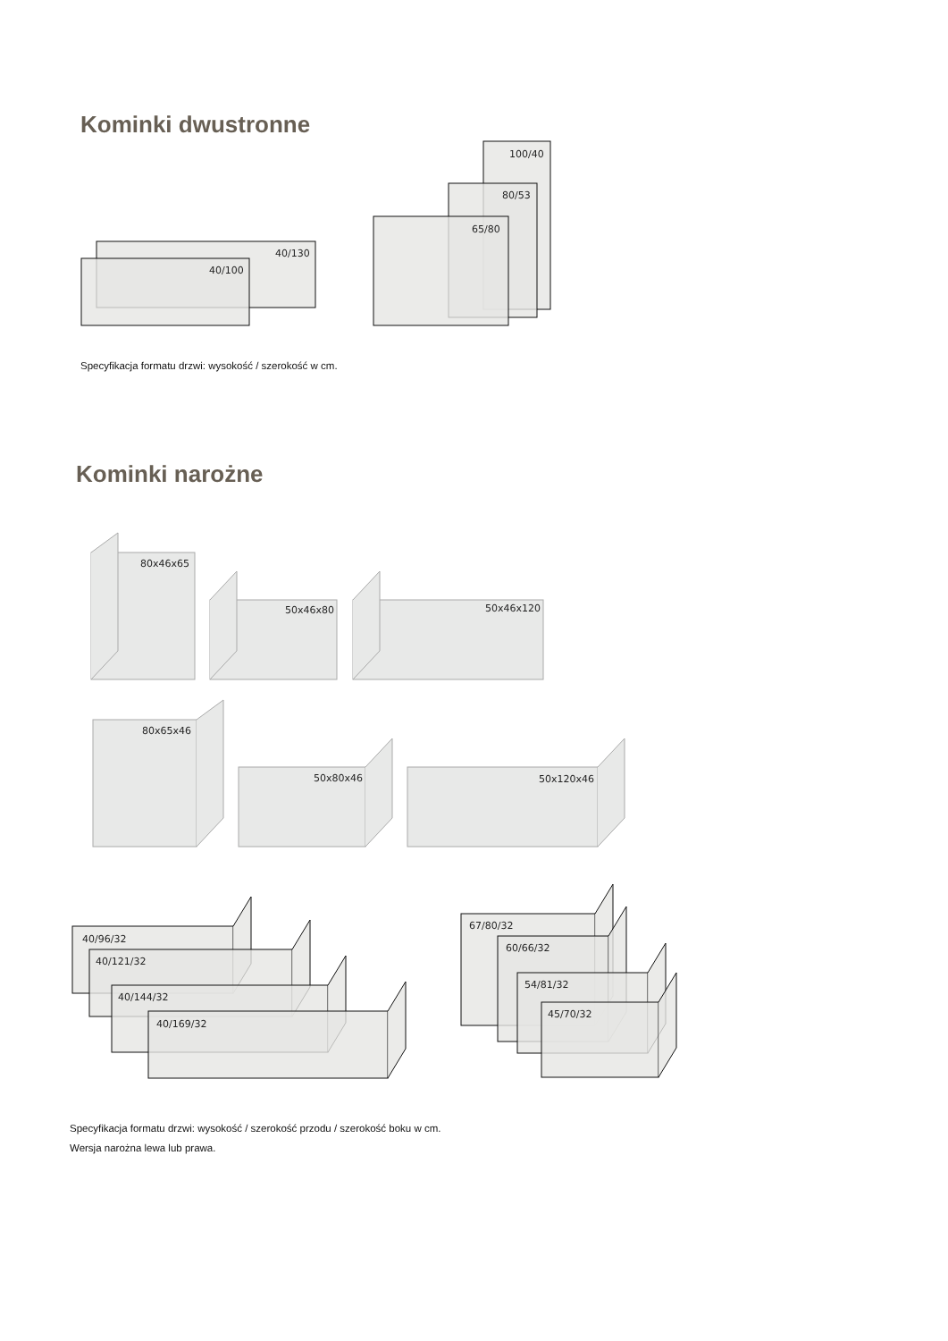Kominki dwustronne
40/130
40/100
100/40
80/53
65/80
Specyfikacja formatu drzwi: wysokość / szerokość w cm.
Kominki narożne
80x46x65
50x46x80
50x46x120
80x65x46
50x80x46
50x120x46
40/96/32
40/121/32
40/144/32
40/169/32
67/80/32
60/66/32
54/81/32
45/70/32
Specyfikacja formatu drzwi: wysokość / szerokość przodu / szerokość boku w cm.
Wersja narożna lewa lub prawa.